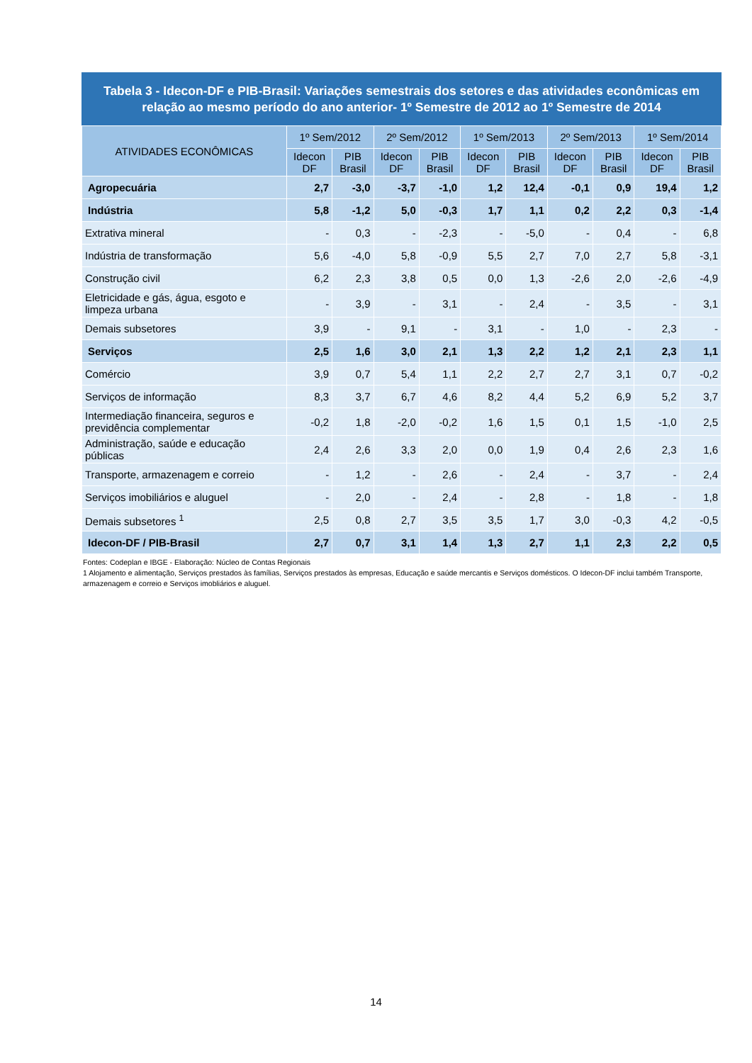Tabela 3 - Idecon-DF e PIB-Brasil: Variações semestrais dos setores e das atividades econômicas em relação ao mesmo período do ano anterior- 1º Semestre de 2012 ao 1º Semestre de 2014
| ATIVIDADES ECONÔMICAS | 1º Sem/2012 | | 2º Sem/2012 | | 1º Sem/2013 | | 2º Sem/2013 | | 1º Sem/2014 | |
| --- | --- | --- | --- | --- | --- | --- | --- | --- | --- | --- |
| | Idecon DF | PIB Brasil | Idecon DF | PIB Brasil | Idecon DF | PIB Brasil | Idecon DF | PIB Brasil | Idecon DF | PIB Brasil |
| Agropecuária | 2,7 | -3,0 | -3,7 | -1,0 | 1,2 | 12,4 | -0,1 | 0,9 | 19,4 | 1,2 |
| Indústria | 5,8 | -1,2 | 5,0 | -0,3 | 1,7 | 1,1 | 0,2 | 2,2 | 0,3 | -1,4 |
| Extrativa mineral | - | 0,3 | - | -2,3 | - | -5,0 | - | 0,4 | - | 6,8 |
| Indústria de transformação | 5,6 | -4,0 | 5,8 | -0,9 | 5,5 | 2,7 | 7,0 | 2,7 | 5,8 | -3,1 |
| Construção civil | 6,2 | 2,3 | 3,8 | 0,5 | 0,0 | 1,3 | -2,6 | 2,0 | -2,6 | -4,9 |
| Eletricidade e gás, água, esgoto e limpeza urbana | - | 3,9 | - | 3,1 | - | 2,4 | - | 3,5 | - | 3,1 |
| Demais subsetores | 3,9 | - | 9,1 | - | 3,1 | - | 1,0 | - | 2,3 | - |
| Serviços | 2,5 | 1,6 | 3,0 | 2,1 | 1,3 | 2,2 | 1,2 | 2,1 | 2,3 | 1,1 |
| Comércio | 3,9 | 0,7 | 5,4 | 1,1 | 2,2 | 2,7 | 2,7 | 3,1 | 0,7 | -0,2 |
| Serviços de informação | 8,3 | 3,7 | 6,7 | 4,6 | 8,2 | 4,4 | 5,2 | 6,9 | 5,2 | 3,7 |
| Intermediação financeira, seguros e previdência complementar | -0,2 | 1,8 | -2,0 | -0,2 | 1,6 | 1,5 | 0,1 | 1,5 | -1,0 | 2,5 |
| Administração, saúde e educação públicas | 2,4 | 2,6 | 3,3 | 2,0 | 0,0 | 1,9 | 0,4 | 2,6 | 2,3 | 1,6 |
| Transporte, armazenagem e correio | - | 1,2 | - | 2,6 | - | 2,4 | - | 3,7 | - | 2,4 |
| Serviços imobiliários e aluguel | - | 2,0 | - | 2,4 | - | 2,8 | - | 1,8 | - | 1,8 |
| Demais subsetores <sup>1</sup> | 2,5 | 0,8 | 2,7 | 3,5 | 3,5 | 1,7 | 3,0 | -0,3 | 4,2 | -0,5 |
| Idecon-DF / PIB-Brasil | 2,7 | 0,7 | 3,1 | 1,4 | 1,3 | 2,7 | 1,1 | 2,3 | 2,2 | 0,5 |
Fontes: Codeplan e IBGE - Elaboração: Núcleo de Contas Regionais
1 Alojamento e alimentação, Serviços prestados às famílias, Serviços prestados às empresas, Educação e saúde mercantis e Serviços domésticos. O Idecon-DF inclui também Transporte, armazenagem e correio e Serviços imobliários e aluguel.
14